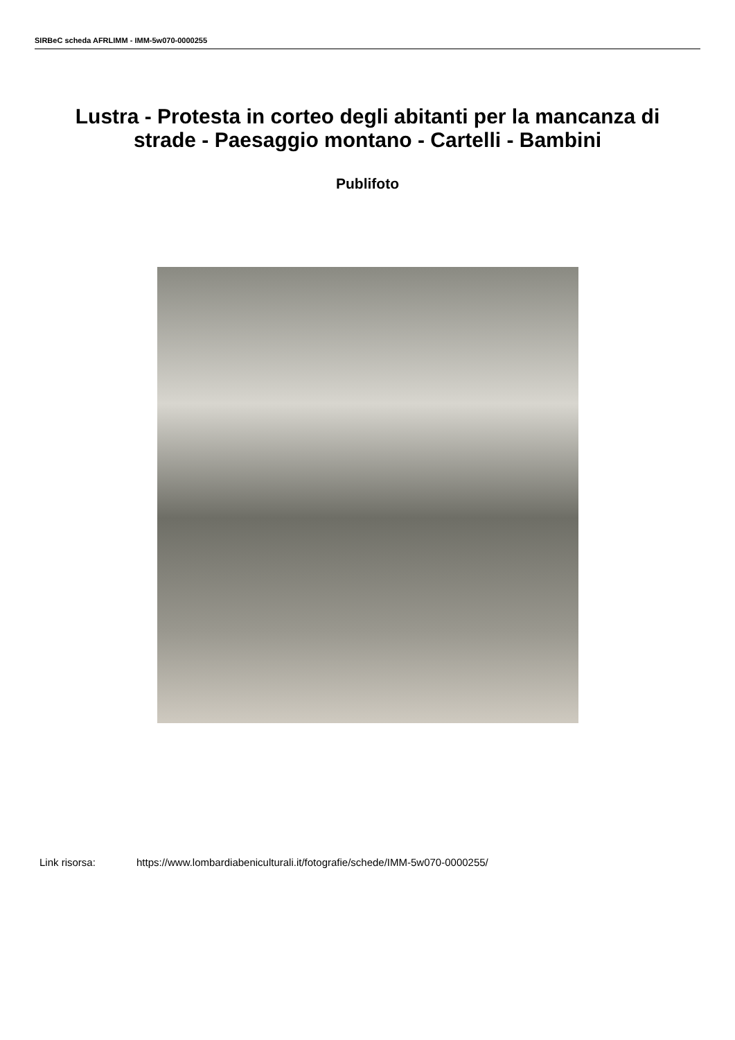SIRBeC scheda AFRLIMM - IMM-5w070-0000255
Lustra - Protesta in corteo degli abitanti per la mancanza di strade - Paesaggio montano - Cartelli - Bambini
Publifoto
Link risorsa: https://www.lombardiabeniculturali.it/fotografie/schede/IMM-5w070-0000255/